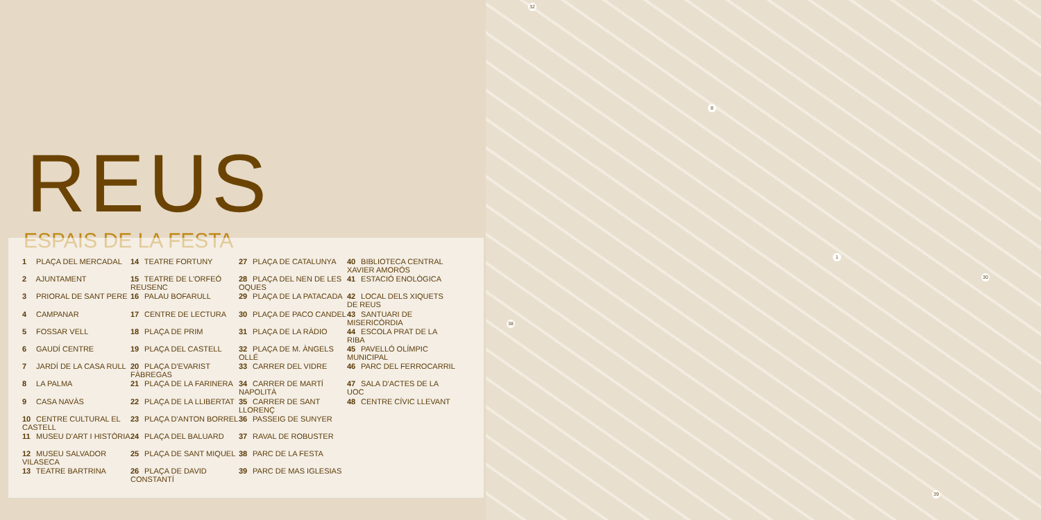REUS
ESPAIS DE LA FESTA
1 PLAÇA DEL MERCADAL
2 AJUNTAMENT
3 PRIORAL DE SANT PERE
4 CAMPANAR
5 FOSSAR VELL
6 GAUDÍ CENTRE
7 JARDÍ DE LA CASA RULL
8 LA PALMA
9 CASA NAVÀS
10 CENTRE CULTURAL EL CASTELL
11 MUSEU D'ART I HISTÒRIA
12 MUSEU SALVADOR VILASECA
13 TEATRE BARTRINA
14 TEATRE FORTUNY
15 TEATRE DE L'ORFEÓ REUSENC
16 PALAU BOFARULL
17 CENTRE DE LECTURA
18 PLAÇA DE PRIM
19 PLAÇA DEL CASTELL
20 PLAÇA D'EVARIST FÀBREGAS
21 PLAÇA DE LA FARINERA
22 PLAÇA DE LA LLIBERTAT
23 PLAÇA D'ANTON BORREL
24 PLAÇA DEL BALUARD
25 PLAÇA DE SANT MIQUEL
26 PLAÇA DE DAVID CONSTANTÍ
27 PLAÇA DE CATALUNYA
28 PLAÇA DEL NEN DE LES OQUES
29 PLAÇA DE LA PATACADA
30 PLAÇA DE PACO CANDEL
31 PLAÇA DE LA RÀDIO
32 PLAÇA DE M. ÀNGELS OLLÉ
33 CARRER DEL VIDRE
34 CARRER DE MARTÍ NAPOLITÀ
35 CARRER DE SANT LLORENÇ
36 PASSEIG DE SUNYER
37 RAVAL DE ROBUSTER
38 PARC DE LA FESTA
39 PARC DE MAS IGLESIAS
40 BIBLIOTECA CENTRAL XAVIER AMORÓS
41 ESTACIÓ ENOLÒGICA
42 LOCAL DELS XIQUETS DE REUS
43 SANTUARI DE MISERICÒRDIA
44 ESCOLA PRAT DE LA RIBA
45 PAVELLÓ OLÍMPIC MUNICIPAL
46 PARC DEL FERROCARRIL
47 SALA D'ACTES DE LA UOC
48 CENTRE CÍVIC LLEVANT
32
8
1
30
38
39